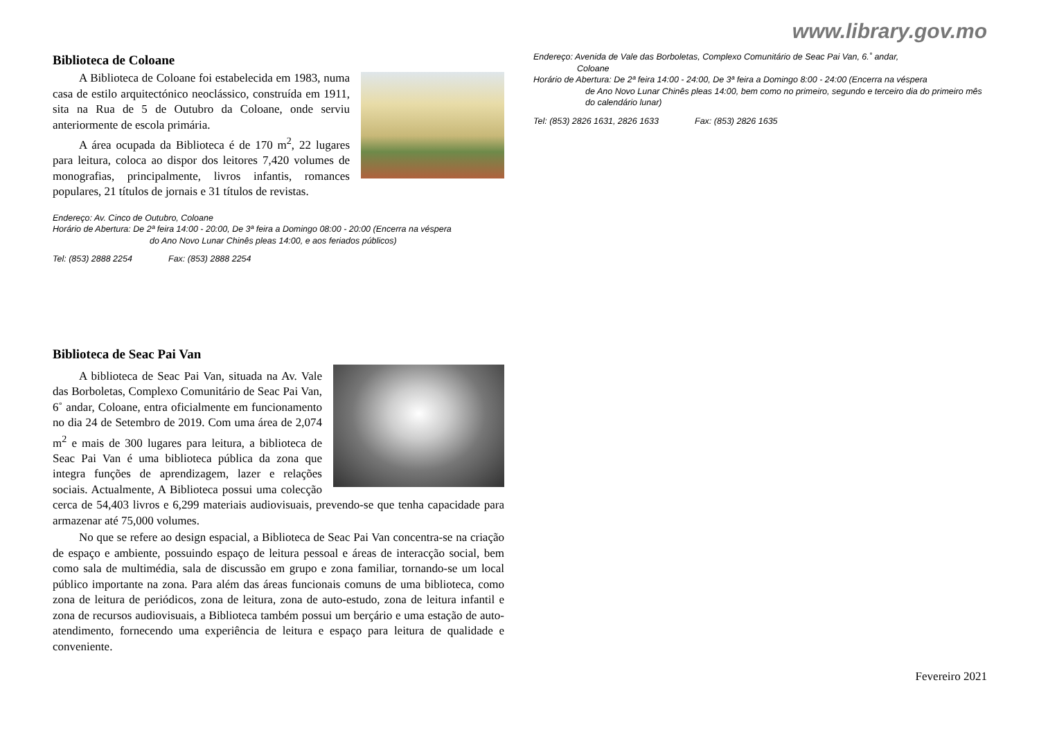Biblioteca de Coloane
A Biblioteca de Coloane foi estabelecida em 1983, numa casa de estilo arquitectónico neoclássico, construída em 1911, sita na Rua de 5 de Outubro da Coloane, onde serviu anteriormente de escola primária.
A área ocupada da Biblioteca é de 170 m<sup>2</sup>, 22 lugares para leitura, coloca ao dispor dos leitores 7,420 volumes de monografias, principalmente, livros infantis, romances populares, 21 títulos de jornais e 31 títulos de revistas.
Endereço: Av. Cinco de Outubro, Coloane
Horário de Abertura: De 2ª feira 14:00 - 20:00, De 3ª feira a Domingo 08:00 - 20:00 (Encerra na véspera
do Ano Novo Lunar Chinês pleas 14:00, e aos feriados públicos)
Tel: (853) 2888 2254 Fax: (853) 2888 2254
Biblioteca de Seac Pai Van
A biblioteca de Seac Pai Van, situada na Av. Vale das Borboletas, Complexo Comunitário de Seac Pai Van, 6˚ andar, Coloane, entra oficialmente em funcionamento no dia 24 de Setembro de 2019. Com uma área de 2,074 m<sup>2</sup> e mais de 300 lugares para leitura, a biblioteca de Seac Pai Van é uma biblioteca pública da zona que integra funções de aprendizagem, lazer e relações sociais. Actualmente, A Biblioteca possui uma colecção cerca de 54,403 livros e 6,299 materiais audiovisuais, prevendo-se que tenha capacidade para armazenar até 75,000 volumes.
No que se refere ao design espacial, a Biblioteca de Seac Pai Van concentra-se na criação de espaço e ambiente, possuindo espaço de leitura pessoal e áreas de interacção social, bem como sala de multimédia, sala de discussão em grupo e zona familiar, tornando-se um local público importante na zona. Para além das áreas funcionais comuns de uma biblioteca, como zona de leitura de periódicos, zona de leitura, zona de auto-estudo, zona de leitura infantil e zona de recursos audiovisuais, a Biblioteca também possui um berçário e uma estação de auto-atendimento, fornecendo uma experiência de leitura e espaço para leitura de qualidade e conveniente.
www.library.gov.mo
Endereço: Avenida de Vale das Borboletas, Complexo Comunitário de Seac Pai Van, 6.˚ andar,
Coloane
Horário de Abertura: De 2ª feira 14:00 - 24:00, De 3ª feira a Domingo 8:00 - 24:00 (Encerra na véspera
de Ano Novo Lunar Chinês pleas 14:00, bem como no primeiro, segundo e terceiro dia do primeiro mês do calendário lunar)
Tel: (853) 2826 1631, 2826 1633 Fax: (853) 2826 1635
Fevereiro 2021